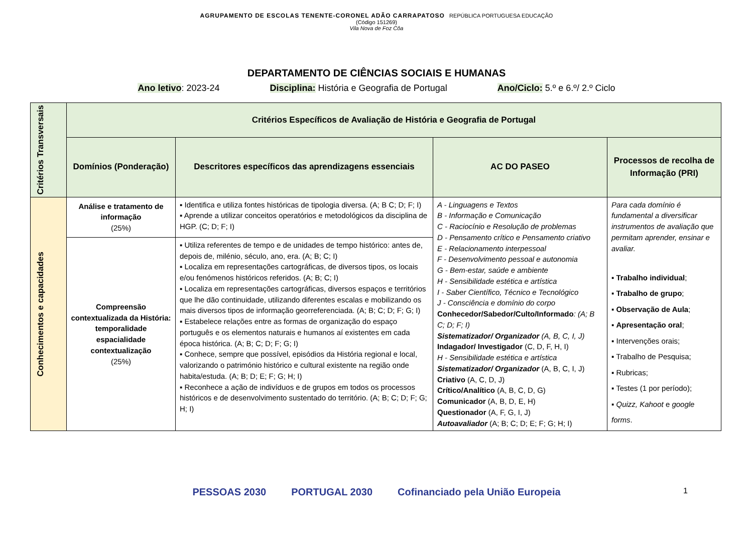AGRUPAMENTO DE ESCOLAS TENENTE-CORONEL ADÃO CARRAPATOSO REPÚBLICA PORTUGUESA EDUCAÇÃO
(Código 151269)
Vila Nova de Foz Côa
DEPARTAMENTO DE CIÊNCIAS SOCIAIS E HUMANAS
Ano letivo: 2023-24 Disciplina: História e Geografia de Portugal Ano/Ciclo: 5.º e 6.º/ 2.º Ciclo
| Critérios Transversais | Critérios Específicos de Avaliação de História e Geografia de Portugal | | | |
| | Domínios (Ponderação) | Descritores específicos das aprendizagens essenciais | AC DO PASEO | Processos de recolha de Informação (PRI) |
| Conhecimentos e capacidades | Análise e tratamento de informação (25%) | ▪ Identifica e utiliza fontes históricas de tipologia diversa. (A; B C; D; F; I) ▪ Aprende a utilizar conceitos operatórios e metodológicos da disciplina de HGP. (C; D; F; I) | A - Linguagens e Textos B - Informação e Comunicação C - Raciocínio e Resolução de problemas D - Pensamento crítico e Pensamento criativo E - Relacionamento interpessoal F - Desenvolvimento pessoal e autonomia G - Bem-estar, saúde e ambiente H - Sensibilidade estética e artística I - Saber Científico, Técnico e Tecnológico J - Consciência e domínio do corpo Conhecedor/Sabedor/Culto/Informado : (A; B C; D; F; I) Sistematizador/ Organizador (A, B, C, I, J) Indagador/ Investigador (C, D, F, H, I) H - Sensibilidade estética e artística Sistematizador/ Organizador (A, B, C, I, J) Criativo (A, C, D, J) Crítico/Analítico (A, B, C, D, G) Comunicador (A, B, D, E, H) Questionador (A, F, G, I, J) Autoavaliador (A; B; C; D; E; F; G; H; I) | Para cada domínio é fundamental a diversificar instrumentos de avaliação que permitam aprender, ensinar e avaliar. ▪ Trabalho individual ; ▪ Trabalho de grupo ; ▪ Observação de Aula ; ▪ Apresentação oral ; ▪ Intervenções orais; ▪ Trabalho de Pesquisa; ▪ Rubricas; ▪ Testes (1 por período); ▪ Quizz, Kahoot e google forms . |
| | Compreensão contextualizada da História: temporalidade espacialidade contextualização (25%) | ▪ Utiliza referentes de tempo e de unidades de tempo histórico: antes de, depois de, milénio, século, ano, era. (A; B; C; I) ▪ Localiza em representações cartográficas, de diversos tipos, os locais e/ou fenómenos históricos referidos. (A; B; C; I) ▪ Localiza em representações cartográficas, diversos espaços e territórios que lhe dão continuidade, utilizando diferentes escalas e mobilizando os mais diversos tipos de informação georreferenciada. (A; B; C; D; F; G; I) ▪ Estabelece relações entre as formas de organização do espaço português e os elementos naturais e humanos aí existentes em cada época histórica. (A; B; C; D; F; G; I) ▪ Conhece, sempre que possível, episódios da História regional e local, valorizando o património histórico e cultural existente na região onde habita/estuda. (A; B; D; E; F; G; H; I) ▪ Reconhece a ação de indivíduos e de grupos em todos os processos históricos e de desenvolvimento sustentado do território. (A; B; C; D; F; G; H; I) | | |
PESSOAS 2030 PORTUGAL 2030 Cofinanciado pela União Europeia 1